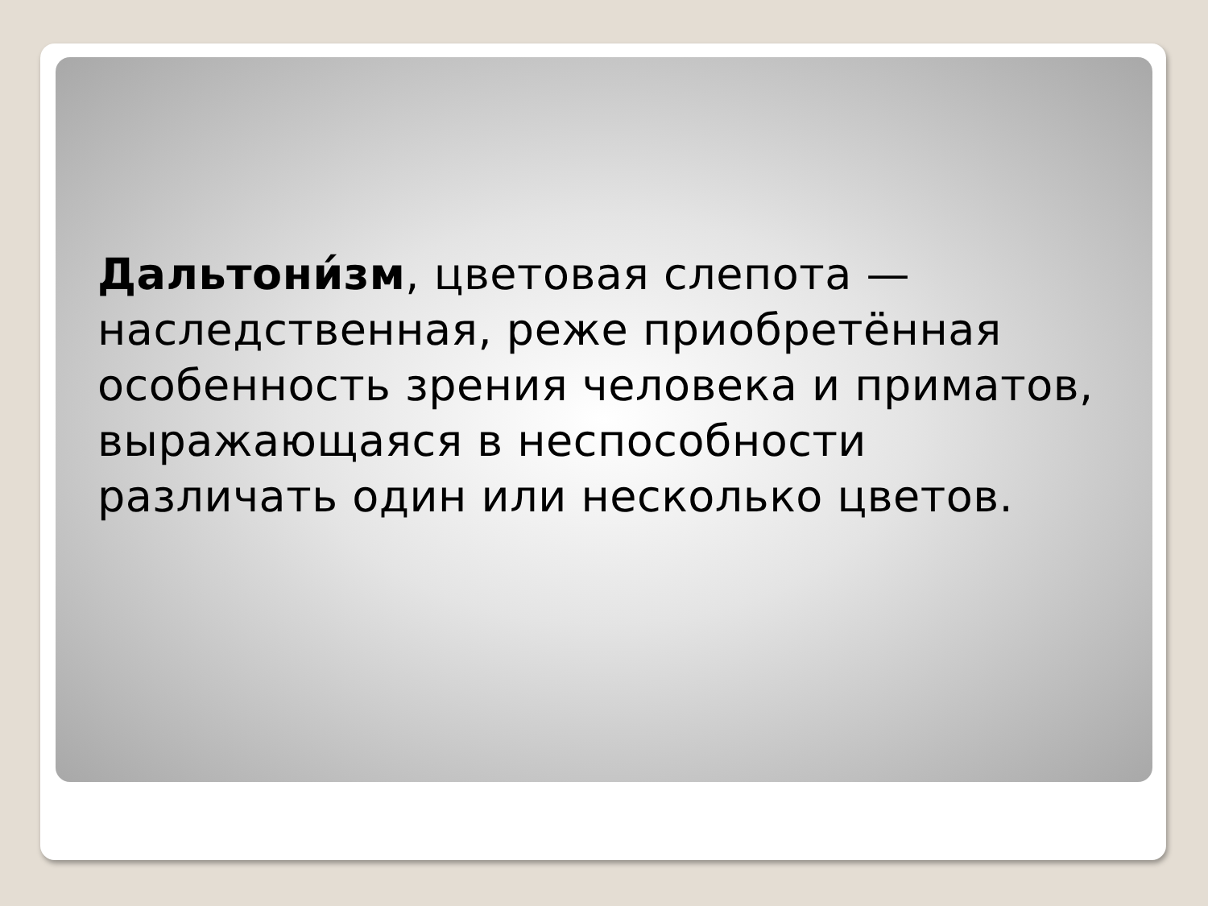Дальтони́зм, цветовая слепота — наследственная, реже приобретённая особенность зрения человека и приматов, выражающаяся в неспособности различать один или несколько цветов.